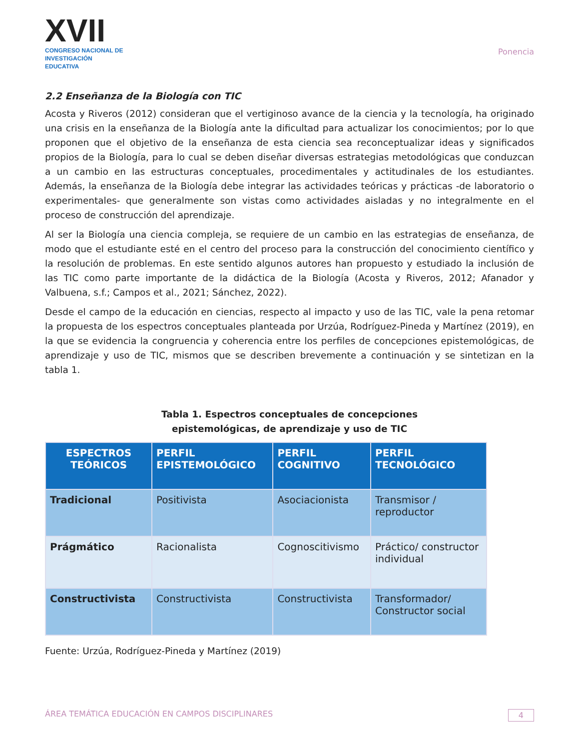XVII
CONGRESO NACIONAL DE
INVESTIGACIÓN EDUCATIVA
Ponencia
2.2 Enseñanza de la Biología con TIC
Acosta y Riveros (2012) consideran que el vertiginoso avance de la ciencia y la tecnología, ha originado una crisis en la enseñanza de la Biología ante la dificultad para actualizar los conocimientos; por lo que proponen que el objetivo de la enseñanza de esta ciencia sea reconceptualizar ideas y significados propios de la Biología, para lo cual se deben diseñar diversas estrategias metodológicas que conduzcan a un cambio en las estructuras conceptuales, procedimentales y actitudinales de los estudiantes. Además, la enseñanza de la Biología debe integrar las actividades teóricas y prácticas -de laboratorio o experimentales- que generalmente son vistas como actividades aisladas y no integralmente en el proceso de construcción del aprendizaje.
Al ser la Biología una ciencia compleja, se requiere de un cambio en las estrategias de enseñanza, de modo que el estudiante esté en el centro del proceso para la construcción del conocimiento científico y la resolución de problemas. En este sentido algunos autores han propuesto y estudiado la inclusión de las TIC como parte importante de la didáctica de la Biología (Acosta y Riveros, 2012; Afanador y Valbuena, s.f.; Campos et al., 2021; Sánchez, 2022).
Desde el campo de la educación en ciencias, respecto al impacto y uso de las TIC, vale la pena retomar la propuesta de los espectros conceptuales planteada por Urzúa, Rodríguez-Pineda y Martínez (2019), en la que se evidencia la congruencia y coherencia entre los perfiles de concepciones epistemológicas, de aprendizaje y uso de TIC, mismos que se describen brevemente a continuación y se sintetizan en la tabla 1.
Tabla 1. Espectros conceptuales de concepciones
epistemológicas, de aprendizaje y uso de TIC
| ESPECTROS TEÓRICOS | PERFIL EPISTEMOLÓGICO | PERFIL COGNITIVO | PERFIL TECNOLÓGICO |
| --- | --- | --- | --- |
| Tradicional | Positivista | Asociacionista | Transmisor / reproductor |
| Prágmático | Racionalista | Cognoscitivismo | Práctico/ constructor individual |
| Constructivista | Constructivista | Constructivista | Transformador/ Constructor social |
Fuente: Urzúa, Rodríguez-Pineda y Martínez (2019)
ÁREA TEMÁTICA EDUCACIÓN EN CAMPOS DISCIPLINARES 4